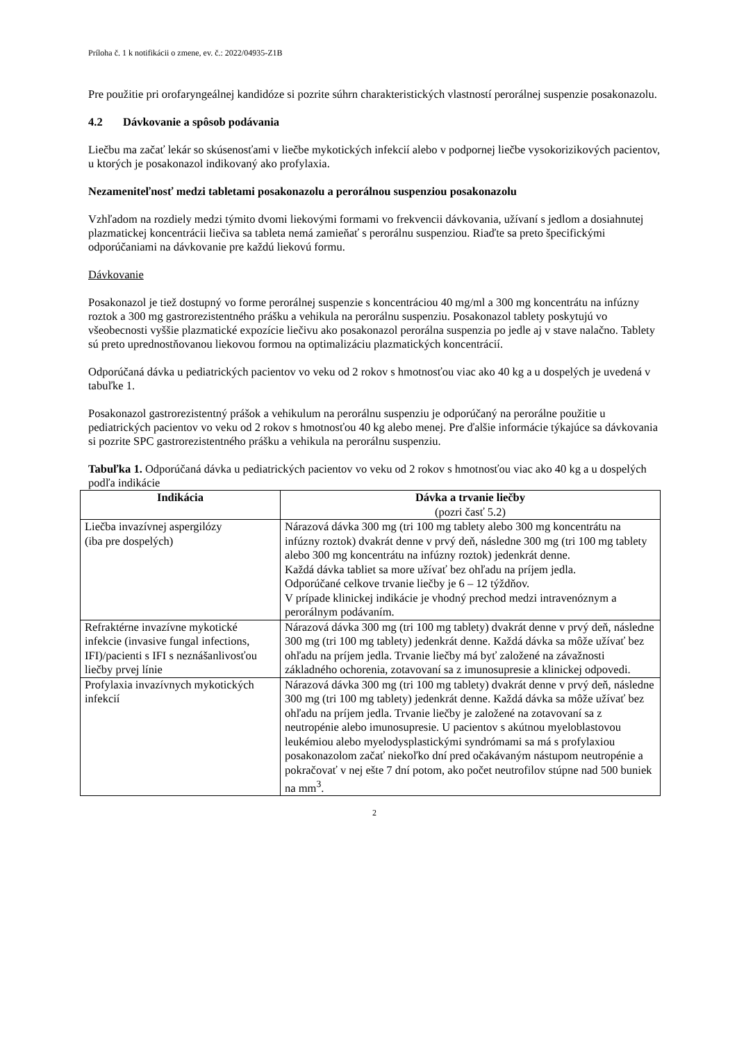Príloha č. 1 k notifikácii o zmene, ev. č.: 2022/04935-Z1B
Pre použitie pri orofaryngeálnej kandidóze si pozrite súhrn charakteristických vlastností perorálnej suspenzie posakonazolu.
4.2 Dávkovanie a spôsob podávania
Liečbu ma začať lekár so skúsenosťami v liečbe mykotických infekcií alebo v podpornej liečbe vysokorizikových pacientov, u ktorých je posakonazol indikovaný ako profylaxia.
Nezameniteľnosť medzi tabletami posakonazolu a perorálnou suspenziou posakonazolu
Vzhľadom na rozdiely medzi týmito dvomi liekovými formami vo frekvencii dávkovania, užívaní s jedlom a dosiahnutej plazmatickej koncentrácii liečiva sa tableta nemá zamieňať s perorálnu suspenziou. Riaďte sa preto špecifickými odporúčaniami na dávkovanie pre každú liekovú formu.
Dávkovanie
Posakonazol je tiež dostupný vo forme perorálnej suspenzie s koncentráciou 40 mg/ml a 300 mg koncentrátu na infúzny roztok a 300 mg gastrorezistentného prášku a vehikula na perorálnu suspenziu. Posakonazol tablety poskytujú vo všeobecnosti vyššie plazmatické expozície liečivu ako posakonazol perorálna suspenzia po jedle aj v stave nalačno. Tablety sú preto uprednostňovanou liekovou formou na optimalizáciu plazmatických koncentrácií.
Odporúčaná dávka u pediatrických pacientov vo veku od 2 rokov s hmotnosťou viac ako 40 kg a u dospelých je uvedená v tabuľke 1.
Posakonazol gastrorezistentný prášok a vehikulum na perorálnu suspenziu je odporúčaný na perorálne použitie u pediatrických pacientov vo veku od 2 rokov s hmotnosťou 40 kg alebo menej. Pre ďalšie informácie týkajúce sa dávkovania si pozrite SPC gastrorezistentného prášku a vehikula na perorálnu suspenziu.
Tabuľka 1. Odporúčaná dávka u pediatrických pacientov vo veku od 2 rokov s hmotnosťou viac ako 40 kg a u dospelých podľa indikácie
| Indikácia | Dávka a trvanie liečby (pozri časť 5.2) |
| --- | --- |
| Liečba invazívnej aspergilózy (iba pre dospelých) | Nárazová dávka 300 mg (tri 100 mg tablety alebo 300 mg koncentrátu na infúzny roztok) dvakrát denne v prvý deň, následne 300 mg (tri 100 mg tablety alebo 300 mg koncentrátu na infúzny roztok) jedenkrát denne. Každá dávka tabliet sa more užívať bez ohľadu na príjem jedla. Odporúčané celkove trvanie liečby je 6 – 12 týždňov. V prípade klinickej indikácie je vhodný prechod medzi intravenóznym a perorálnym podávaním. |
| Refraktérne invazívne mykotické infekcie (invasive fungal infections, IFI)/pacienti s IFI s neznášanlivosťou liečby prvej línie | Nárazová dávka 300 mg (tri 100 mg tablety) dvakrát denne v prvý deň, následne 300 mg (tri 100 mg tablety) jedenkrát denne. Každá dávka sa môže užívať bez ohľadu na príjem jedla. Trvanie liečby má byť založené na závažnosti základného ochorenia, zotavovaní sa z imunosupresie a klinickej odpovedi. |
| Profylaxia invazívnych mykotických infekcií | Nárazová dávka 300 mg (tri 100 mg tablety) dvakrát denne v prvý deň, následne 300 mg (tri 100 mg tablety) jedenkrát denne. Každá dávka sa môže užívať bez ohľadu na príjem jedla. Trvanie liečby je založené na zotavovaní sa z neutropénie alebo imunosupresie. U pacientov s akútnou myeloblastovou leukémiou alebo myelodysplastickými syndrómami sa má s profylaxiou posakonazolom začať niekoľko dní pred očakávaným nástupom neutropénie a pokračovať v nej ešte 7 dní potom, ako počet neutrofilov stúpne nad 500 buniek na mm<sup>3</sup>. |
2